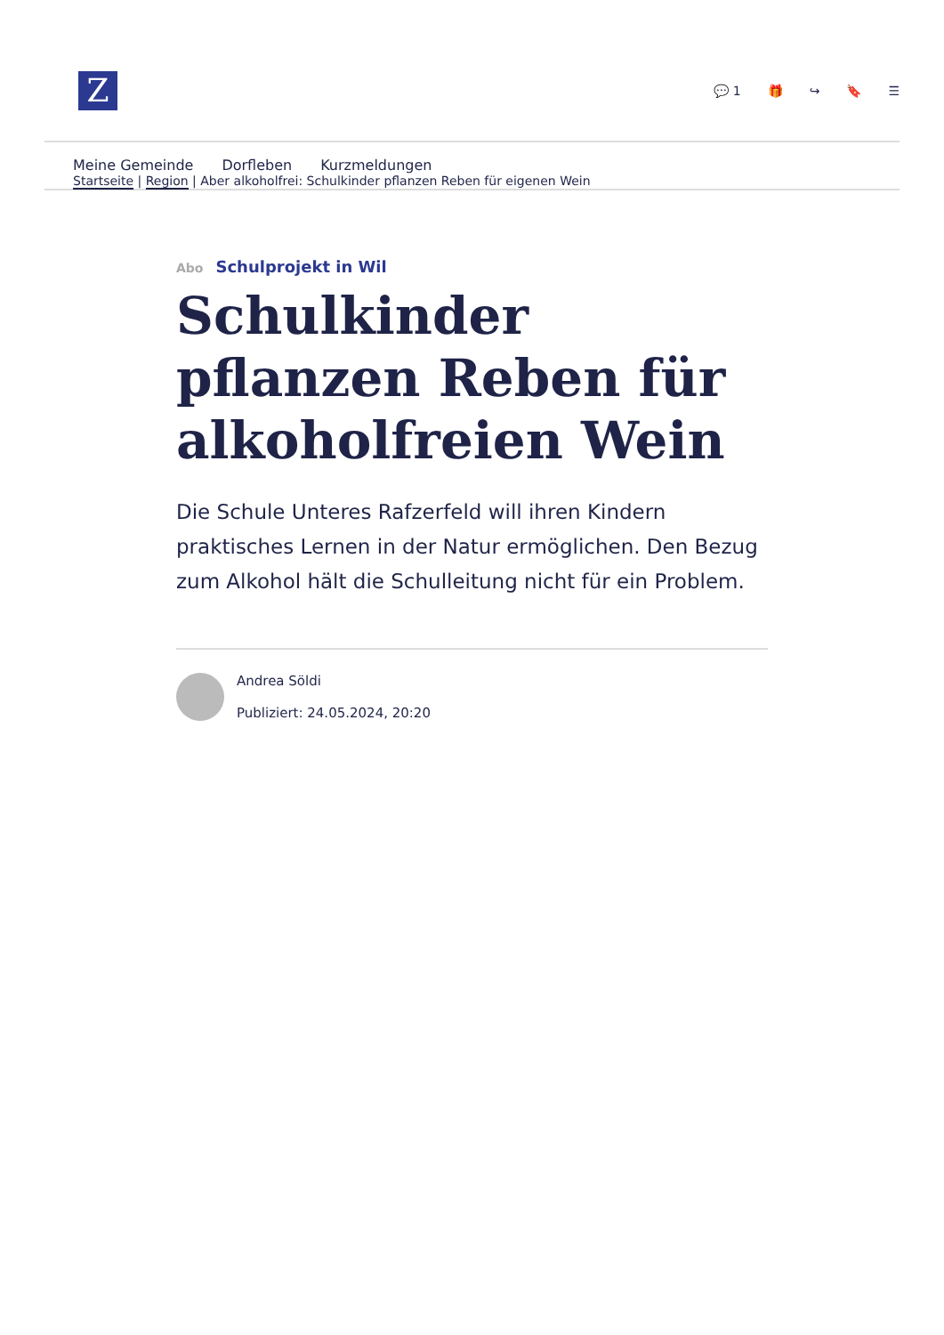Z
💬 1 🎁 ↪ 🔖 ☰
Meine Gemeinde Dorfleben Kurzmeldungen
Startseite | Region | Aber alkoholfrei: Schulkinder pflanzen Reben für eigenen Wein
Abo Schulprojekt in Wil
Schulkinder pflanzen Reben für alkoholfreien Wein
Die Schule Unteres Rafzerfeld will ihren Kindern praktisches Lernen in der Natur ermöglichen. Den Bezug zum Alkohol hält die Schulleitung nicht für ein Problem.
Andrea Söldi
Publiziert: 24.05.2024, 20:20